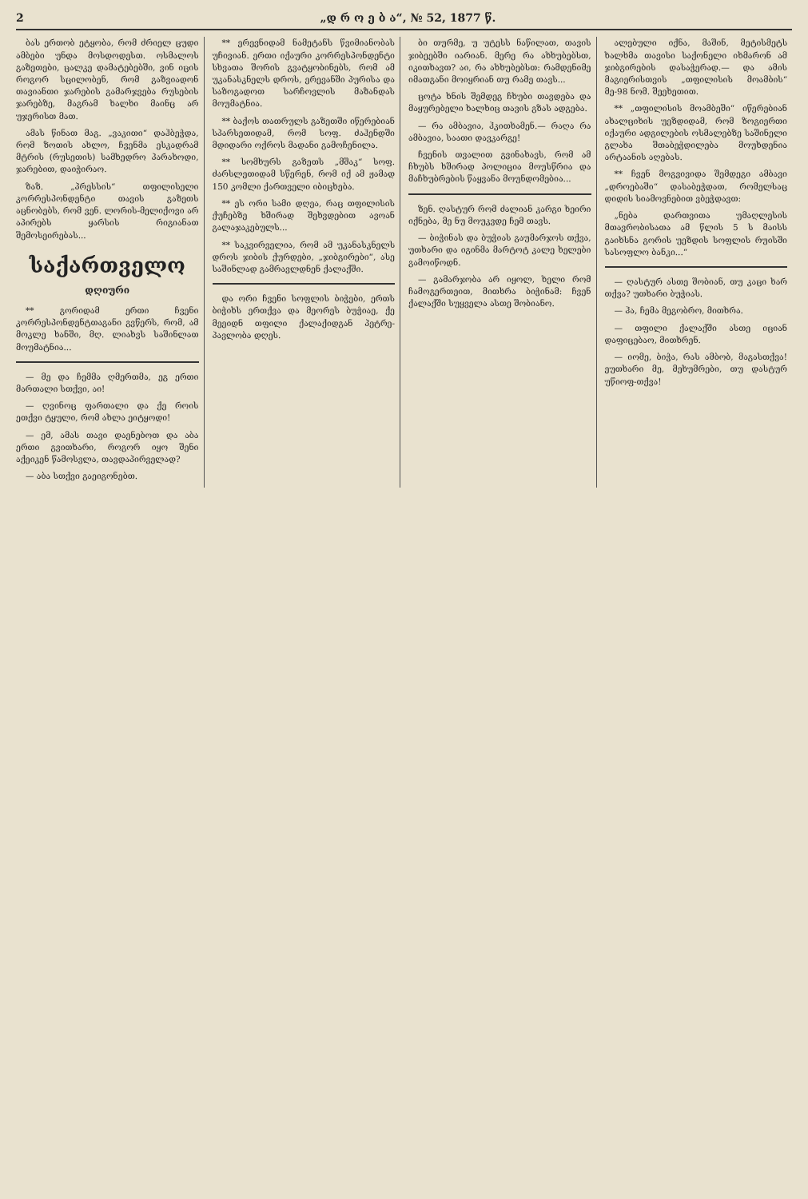2 „დ რ ო ე ბ ა“, № 52, 1877 წ.
ბას ერთობ ეტყობა, რომ ძრიელ ცუდი ამბები უნდა მოსდოდესთ. ოსმალოს გაზეთები, ცალკე დამატებებში, ვინ იცის როგორ სცილობენ, რომ გაზვიადონ თავიანთი ჯარების გამარჯვება რუსების ჯარებზე, მაგრამ ხალხი მაინც არ უჯერისთ მათ.
ამას წინათ მაგ. „ვაკითი“ დაჰბეჭდა, რომ ზოთის ახლო, ჩვენმა ესკადრამ მტრის (რუსეთის) სამხედრო პარახოდი, ჯარებით, დაიჭირაო.
ზაზ. „პრესსის“ თფილისელი კორრესპონდენტი თავის გაზეთს აცნობებს, რომ ვენ. ლორის-მელიქოვი არ აპირებს ყარსის რიგიანათ შემოსეირებას...
საქართველო
დღიური
** გორიდამ ერთი ჩვენი კორრესპონდენტთაგანი გვწერს, რომ, ამ მოკლე ხანში, მღ. ლიახვს საშინლათ მოუმატნია...
— მე და ჩემმა ღმერთმა, ეგ ერთი მართალი სთქვი, აი!
— ღვინოც ფართალი და ქე როის ეთქვი ტყული, რომ ახლა ეიტყოდი!
— ემ, ამას თავი დაენებოთ და აბა ერთი გვითხარი, როგორ იყო შენი აქეიკენ წამოსვლა, თავდაპირველად?
— აბა სთქვი გაეიგონებთ.
** ერევნიდამ ნამეტანს წვიმიანობას უჩივიან. ერთი იქაური კორრესპონდენტი სხვათა შორის გვატყობინებს, რომ ამ უკანასკნელს დროს, ერევანში პურისა და საზოგადოთ სარჩოვლის მაზანდას მოუმატნია.
** ბაქოს თათრულს გაზეთში იწერებიან სპარსეთიდამ, რომ სოფ. ძაჰენდში მდიდარი ოქროს მადანი გამოჩენილა.
** სომხურს გაზეთს „მშაკ“ სოფ. ძარსლეთიდამ სწერენ, რომ იქ ამ ჟამად 150 კომლი ქართველი იბიცხება.
** ეს ორი სამი დღეა, რაც თფილისის ქუჩებზე ხშირად შეხვდებით ავოან გალაჯაკებულს...
** საკვირველია, რომ ამ უკანასკნელს დროს ჯიბის ქურდები, „ჯიბგირები“, ასე საშინლად გამრავლდნენ ქალაქში.
და ორი ჩვენი სოფლის ბიჭები, ერთს ბიჭიხს ერთქვა და მეორეს ბუჭიაე, ქე მეეიდნ თფილი ქალაქიდგან პეტრე-პავლობა დღეს.
ბი თურმე, უ უტესს ნაწილათ, თავის ჯიბეებში იარიან. მერე რა ახხუბებსთ, იკითხავთ? აი, რა ახხუბებსთ: რამდენიმე იმათგანი მოიყრიან თუ რამე თავს...
ცოტა ხნის შემდეგ ჩხუბი თავდება და მაყურებელი ხალხიც თავის გზას ადგება.
— რა ამბავია, ჰკითხამენ.— რაღა რა ამბავია, საათი დავკარგე!
ჩვენის თვალით გვინახავს, რომ ამ ჩხუბს ხშირად პოლიცია მოუსწრია და მაჩხუბრების წაყვანა მოუნდომებია...
ზენ. ღასტურ რომ ძალიან კარგი ხეირი იქნება, მე ნუ მოუკვდე ჩემ თავს.
— ბიჭინას და ბუჭიას გაუმარჯოს თქვა, უთხარი და იგინმა მარტოტ კალე ხელები გამოიწოდნ.
— გამარჯობა არ იყოლ, ხელი რომ ჩამოგერთეით, მითხრა ბიჭინამ: ჩვენ ქალაქში სუყველა ასთე შობიანო.
ალებული იქნა, მაშინ, მეტისმეტს ხალხმა თავისი საქონელი იხმარონ ამ ჯიბგირების დასაჭერად.— და ამის მაგიერისთვის „თფილისის მოამბის“ მე-98 ნომ. შეეხეთით.
** „თფილისის მოამბეში“ იწერებიან ახალციხის უეზდიდამ, რომ ზოგიერთი იქაური ადგილების ოსმალებზე საშინელი გლახა შთაბეჭდილება მოუხდენია არტაანის აღებას.
** ჩვენ მოგვივიდა შემდეგი ამბავი „დროებაში“ დასაბეჭდათ, რომელსაც დიდის სიამოვნებით ვბეჭდავთ:
„ნება დართვითა უმაღლესის მთავრობისათა ამ წლის 5 ს მაისს გაიხსნა გორის უეზდის სოფლის რუისში სასოფლო ბანკი...“
— ღასტურ ასთე შობიან, თუ კაცი ხარ თქვა? უთხარი ბუჭიას.
— ჰა, ჩემა მეგობრო, მითხრა.
— თფილი ქალაქში ასთე იციან დაფიცებაო, მითხრენ.
— იომე, ბიჭა, რას ამბობ, მაგასთქვა! ეუთხარი მე, მეხუმრები, თუ დასტურ უწიოფ-თქვა!